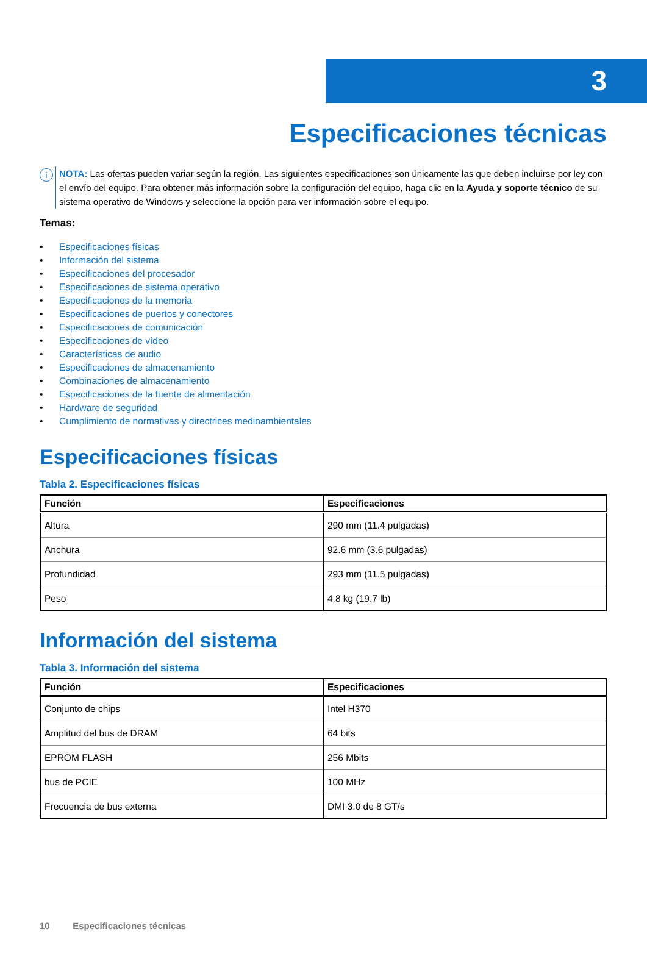3
Especificaciones técnicas
i
NOTA: Las ofertas pueden variar según la región. Las siguientes especificaciones son únicamente las que deben incluirse por ley con el envío del equipo. Para obtener más información sobre la configuración del equipo, haga clic en la Ayuda y soporte técnico de su sistema operativo de Windows y seleccione la opción para ver información sobre el equipo.
Temas:
• Especificaciones físicas
• Información del sistema
• Especificaciones del procesador
• Especificaciones de sistema operativo
• Especificaciones de la memoria
• Especificaciones de puertos y conectores
• Especificaciones de comunicación
• Especificaciones de vídeo
• Características de audio
• Especificaciones de almacenamiento
• Combinaciones de almacenamiento
• Especificaciones de la fuente de alimentación
• Hardware de seguridad
• Cumplimiento de normativas y directrices medioambientales
Especificaciones físicas
Tabla 2. Especificaciones físicas
| Función | Especificaciones |
| --- | --- |
| Altura | 290 mm (11.4 pulgadas) |
| Anchura | 92.6 mm (3.6 pulgadas) |
| Profundidad | 293 mm (11.5 pulgadas) |
| Peso | 4.8 kg (19.7 lb) |
Información del sistema
Tabla 3. Información del sistema
| Función | Especificaciones |
| --- | --- |
| Conjunto de chips | Intel H370 |
| Amplitud del bus de DRAM | 64 bits |
| EPROM FLASH | 256 Mbits |
| bus de PCIE | 100 MHz |
| Frecuencia de bus externa | DMI 3.0 de 8 GT/s |
10 Especificaciones técnicas